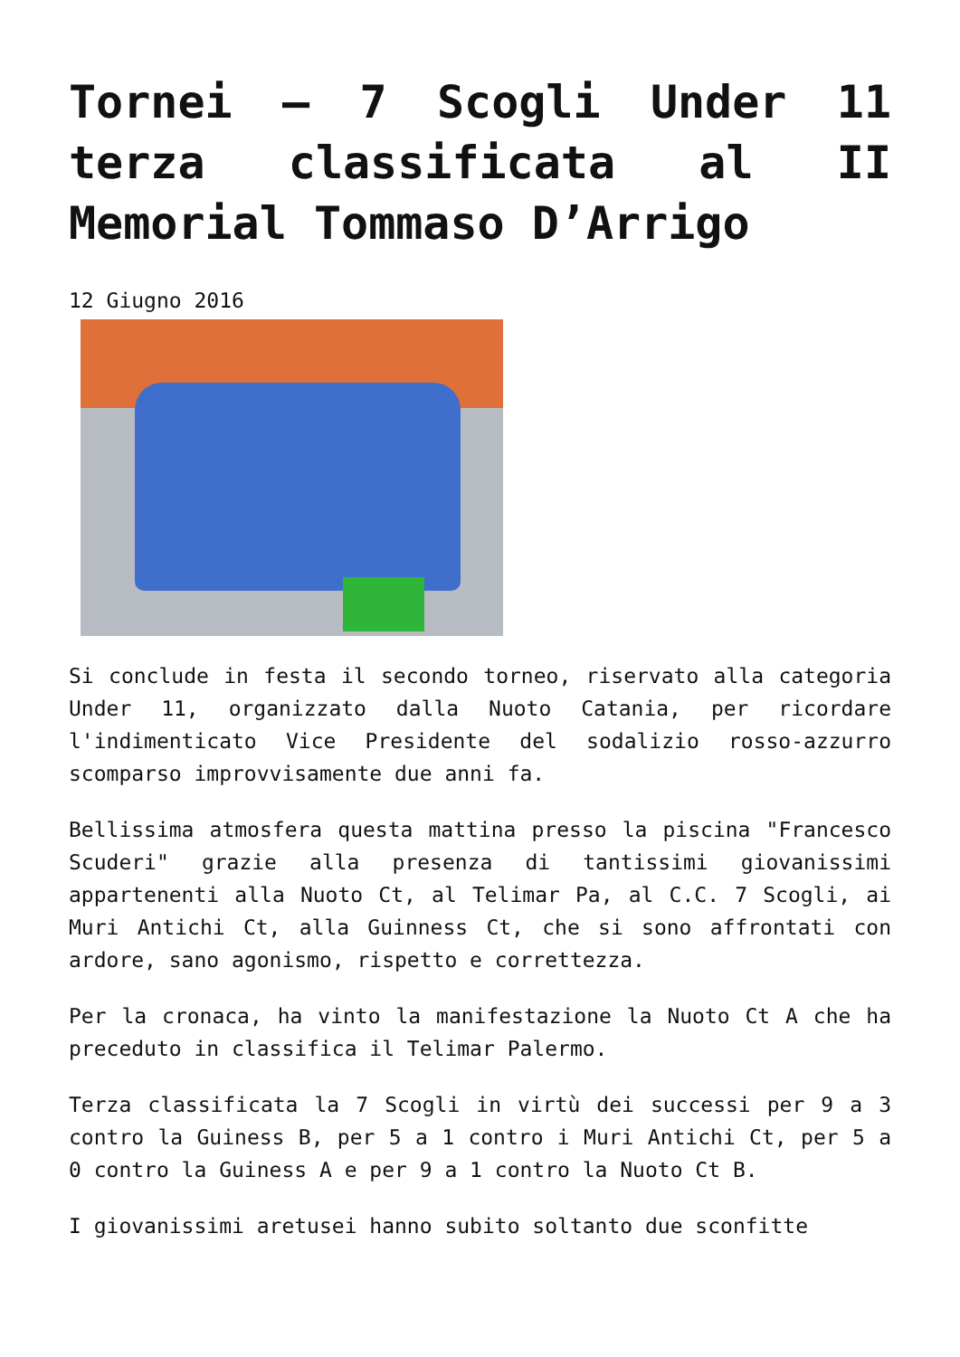Tornei – 7 Scogli Under 11 terza classificata al II Memorial Tommaso D’Arrigo
12 Giugno 2016
Si conclude in festa il secondo torneo, riservato alla categoria Under 11, organizzato dalla Nuoto Catania, per ricordare l'indimenticato Vice Presidente del sodalizio rosso-azzurro scomparso improvvisamente due anni fa.
Bellissima atmosfera questa mattina presso la piscina "Francesco Scuderi" grazie alla presenza di tantissimi giovanissimi appartenenti alla Nuoto Ct, al Telimar Pa, al C.C. 7 Scogli, ai Muri Antichi Ct, alla Guinness Ct, che si sono affrontati con ardore, sano agonismo, rispetto e correttezza.
Per la cronaca, ha vinto la manifestazione la Nuoto Ct A che ha preceduto in classifica il Telimar Palermo.
Terza classificata la 7 Scogli in virtù dei successi per 9 a 3 contro la Guiness B, per 5 a 1 contro i Muri Antichi Ct, per 5 a 0 contro la Guiness A e per 9 a 1 contro la Nuoto Ct B.
I giovanissimi aretusei hanno subito soltanto due sconfitte